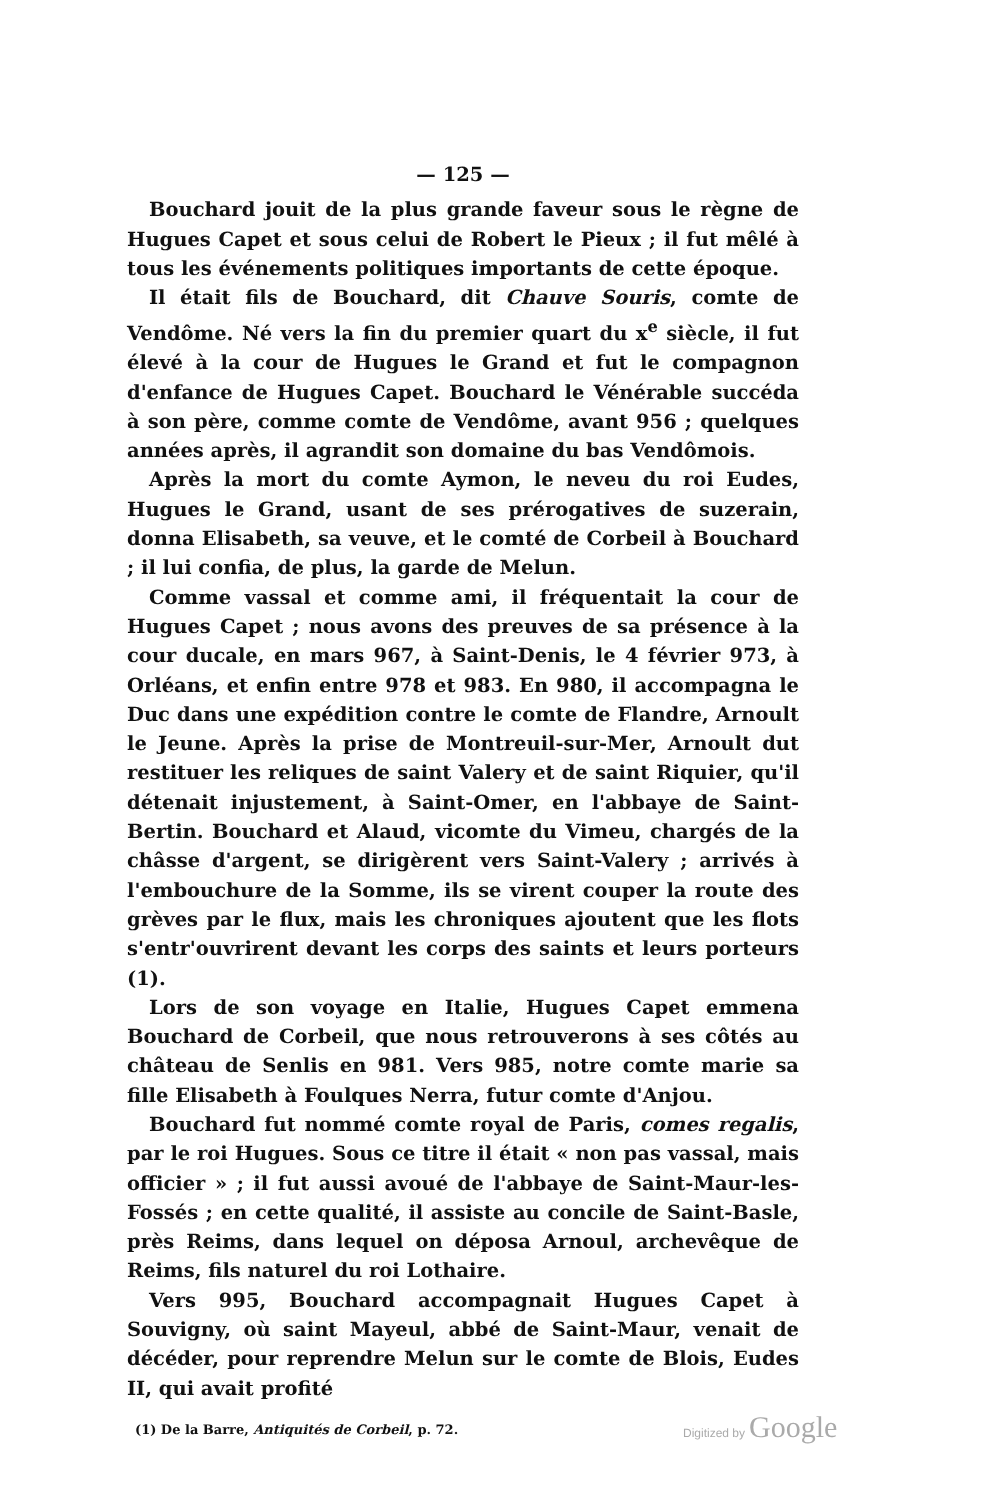— 125 —
Bouchard jouit de la plus grande faveur sous le règne de Hugues Capet et sous celui de Robert le Pieux ; il fut mêlé à tous les événements politiques importants de cette époque.
Il était fils de Bouchard, dit Chauve Souris, comte de Vendôme. Né vers la fin du premier quart du x<sup>e</sup> siècle, il fut élevé à la cour de Hugues le Grand et fut le compagnon d'enfance de Hugues Capet. Bouchard le Vénérable succéda à son père, comme comte de Vendôme, avant 956 ; quelques années après, il agrandit son domaine du bas Vendômois.
Après la mort du comte Aymon, le neveu du roi Eudes, Hugues le Grand, usant de ses prérogatives de suzerain, donna Elisabeth, sa veuve, et le comté de Corbeil à Bouchard ; il lui confia, de plus, la garde de Melun.
Comme vassal et comme ami, il fréquentait la cour de Hugues Capet ; nous avons des preuves de sa présence à la cour ducale, en mars 967, à Saint-Denis, le 4 février 973, à Orléans, et enfin entre 978 et 983. En 980, il accompagna le Duc dans une expédition contre le comte de Flandre, Arnoult le Jeune. Après la prise de Montreuil-sur-Mer, Arnoult dut restituer les reliques de saint Valery et de saint Riquier, qu'il détenait injustement, à Saint-Omer, en l'abbaye de Saint-Bertin. Bouchard et Alaud, vicomte du Vimeu, chargés de la châsse d'argent, se dirigèrent vers Saint-Valery ; arrivés à l'embouchure de la Somme, ils se virent couper la route des grèves par le flux, mais les chroniques ajoutent que les flots s'entr'ouvrirent devant les corps des saints et leurs porteurs (1).
Lors de son voyage en Italie, Hugues Capet emmena Bouchard de Corbeil, que nous retrouverons à ses côtés au château de Senlis en 981. Vers 985, notre comte marie sa fille Elisabeth à Foulques Nerra, futur comte d'Anjou.
Bouchard fut nommé comte royal de Paris, comes regalis, par le roi Hugues. Sous ce titre il était « non pas vassal, mais officier » ; il fut aussi avoué de l'abbaye de Saint-Maur-les-Fossés ; en cette qualité, il assiste au concile de Saint-Basle, près Reims, dans lequel on déposa Arnoul, archevêque de Reims, fils naturel du roi Lothaire.
Vers 995, Bouchard accompagnait Hugues Capet à Souvigny, où saint Mayeul, abbé de Saint-Maur, venait de décéder, pour reprendre Melun sur le comte de Blois, Eudes II, qui avait profité
(1) De la Barre, Antiquités de Corbeil, p. 72.
Digitized by Google